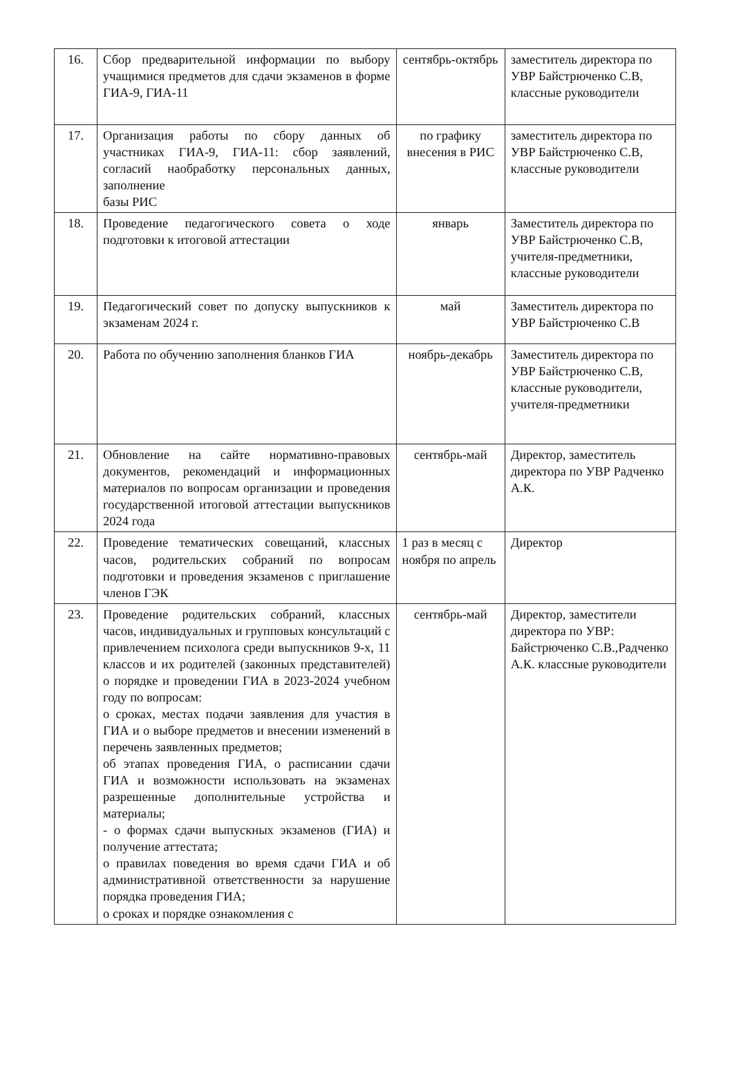| 16. | Сбор предварительной информации по выбору учащимися предметов для сдачи экзаменов в форме ГИА-9, ГИА-11 | сентябрь-октябрь | заместитель директора по УВР Байстрюченко С.В, классные руководители |
| 17. | Организация работы по сбору данных об участниках ГИА-9, ГИА-11: сбор заявлений, согласий наобработку персональных данных, заполнение базы РИС | по графику внесения в РИС | заместитель директора по УВР Байстрюченко С.В, классные руководители |
| 18. | Проведение педагогического совета о ходе подготовки к итоговой аттестации | январь | Заместитель директора по УВР Байстрюченко С.В, учителя-предметники, классные руководители |
| 19. | Педагогический совет по допуску выпускников к экзаменам 2024 г. | май | Заместитель директора по УВР Байстрюченко С.В |
| 20. | Работа по обучению заполнения бланков ГИА | ноябрь-декабрь | Заместитель директора по УВР Байстрюченко С.В, классные руководители, учителя-предметники |
| 21. | Обновление на сайте нормативно-правовых документов, рекомендаций и информационных материалов по вопросам организации и проведения государственной итоговой аттестации выпускников 2024 года | сентябрь-май | Директор, заместитель директора по УВР Радченко А.К. |
| 22. | Проведение тематических совещаний, классных часов, родительских собраний по вопросам подготовки и проведения экзаменов с приглашение членов ГЭК | 1 раз в месяц с ноября по апрель | Директор |
| 23. | Проведение родительских собраний, классных часов, индивидуальных и групповых консультаций с привлечением психолога среди выпускников 9-х, 11 классов и их родителей (законных представителей) о порядке и проведении ГИА в 2023-2024 учебном году по вопросам: о сроках, местах подачи заявления для участия в ГИА и о выборе предметов и внесении изменений в перечень заявленных предметов; об этапах проведения ГИА, о расписании сдачи ГИА и возможности использовать на экзаменах разрешенные дополнительные устройства и материалы; - о формах сдачи выпускных экзаменов (ГИА) и получение аттестата; о правилах поведения во время сдачи ГИА и об административной ответственности за нарушение порядка проведения ГИА; о сроках и порядке ознакомления с | сентябрь-май | Директор, заместители директора по УВР: Байстрюченко С.В.,Радченко А.К. классные руководители |